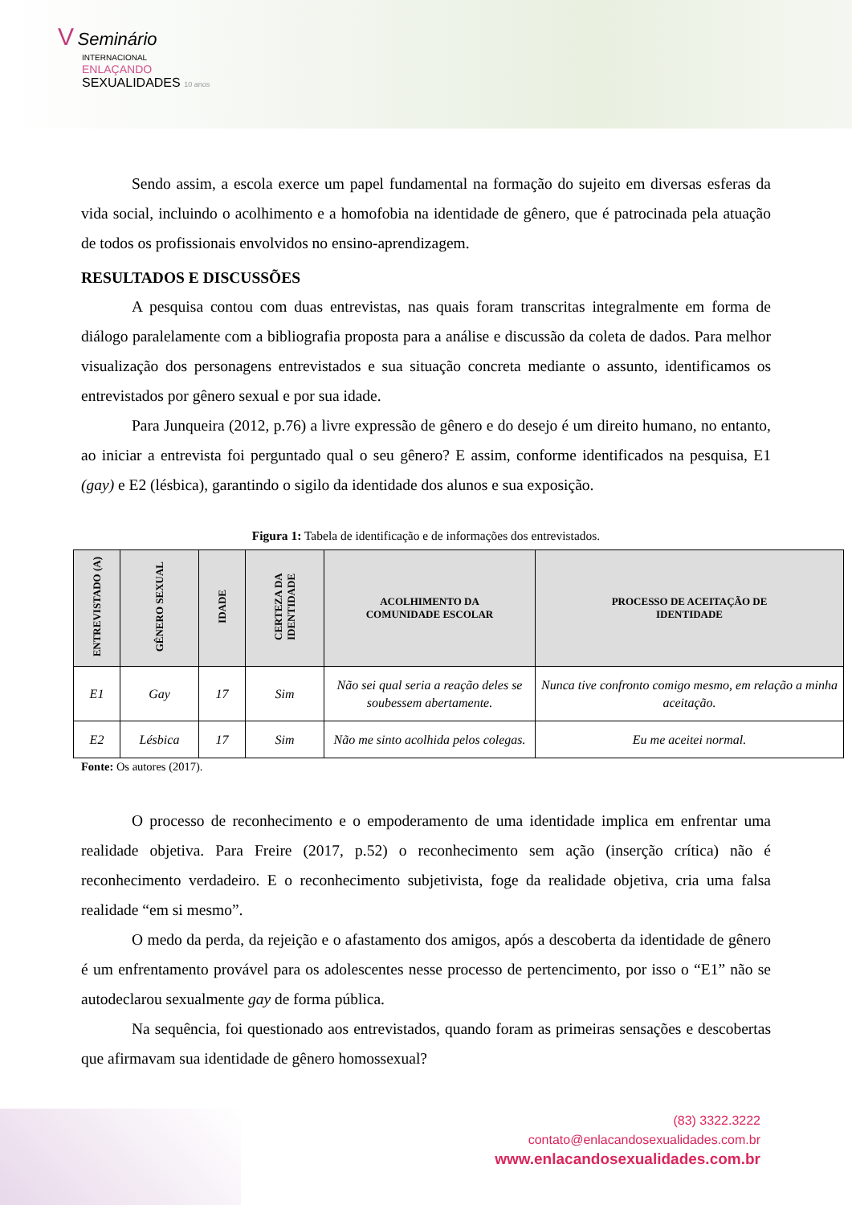V Seminário
INTERNACIONAL
ENLAÇANDO
SEXUALIDADES 10 anos
Sendo assim, a escola exerce um papel fundamental na formação do sujeito em diversas esferas da vida social, incluindo o acolhimento e a homofobia na identidade de gênero, que é patrocinada pela atuação de todos os profissionais envolvidos no ensino-aprendizagem.
RESULTADOS E DISCUSSÕES
A pesquisa contou com duas entrevistas, nas quais foram transcritas integralmente em forma de diálogo paralelamente com a bibliografia proposta para a análise e discussão da coleta de dados. Para melhor visualização dos personagens entrevistados e sua situação concreta mediante o assunto, identificamos os entrevistados por gênero sexual e por sua idade.
Para Junqueira (2012, p.76) a livre expressão de gênero e do desejo é um direito humano, no entanto, ao iniciar a entrevista foi perguntado qual o seu gênero? E assim, conforme identificados na pesquisa, E1 (gay) e E2 (lésbica), garantindo o sigilo da identidade dos alunos e sua exposição.
Figura 1: Tabela de identificação e de informações dos entrevistados.
| ENTREVISTADO (A) | GÊNERO SEXUAL | IDADE | CERTEZA DA IDENTIDADE | ACOLHIMENTO DA COMUNIDADE ESCOLAR | PROCESSO DE ACEITAÇÃO DE IDENTIDADE |
| --- | --- | --- | --- | --- | --- |
| E1 | Gay | 17 | Sim | Não sei qual seria a reação deles se soubessem abertamente. | Nunca tive confronto comigo mesmo, em relação a minha aceitação. |
| E2 | Lésbica | 17 | Sim | Não me sinto acolhida pelos colegas. | Eu me aceitei normal. |
Fonte: Os autores (2017).
O processo de reconhecimento e o empoderamento de uma identidade implica em enfrentar uma realidade objetiva. Para Freire (2017, p.52) o reconhecimento sem ação (inserção crítica) não é reconhecimento verdadeiro. E o reconhecimento subjetivista, foge da realidade objetiva, cria uma falsa realidade “em si mesmo”.
O medo da perda, da rejeição e o afastamento dos amigos, após a descoberta da identidade de gênero é um enfrentamento provável para os adolescentes nesse processo de pertencimento, por isso o “E1” não se autodeclarou sexualmente gay de forma pública.
Na sequência, foi questionado aos entrevistados, quando foram as primeiras sensações e descobertas que afirmavam sua identidade de gênero homossexual?
(83) 3322.3222
contato@enlacandosexualidades.com.br
www.enlacandosexualidades.com.br